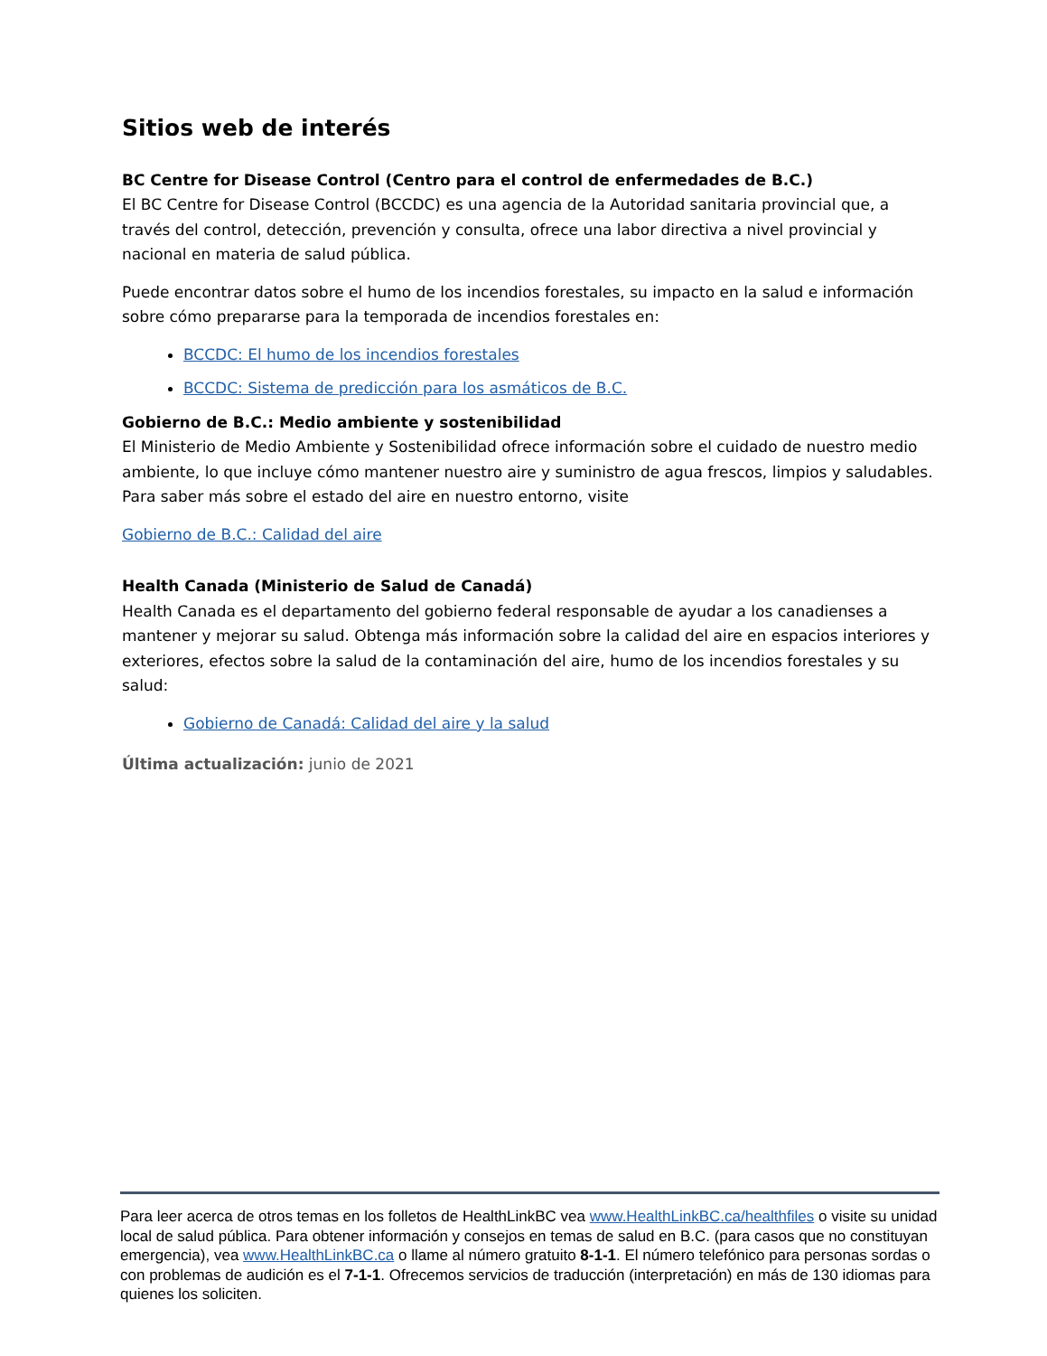Sitios web de interés
BC Centre for Disease Control (Centro para el control de enfermedades de B.C.)
El BC Centre for Disease Control (BCCDC) es una agencia de la Autoridad sanitaria provincial que, a través del control, detección, prevención y consulta, ofrece una labor directiva a nivel provincial y nacional en materia de salud pública.
Puede encontrar datos sobre el humo de los incendios forestales, su impacto en la salud e información sobre cómo prepararse para la temporada de incendios forestales en:
BCCDC: El humo de los incendios forestales
BCCDC: Sistema de predicción para los asmáticos de B.C.
Gobierno de B.C.: Medio ambiente y sostenibilidad
El Ministerio de Medio Ambiente y Sostenibilidad ofrece información sobre el cuidado de nuestro medio ambiente, lo que incluye cómo mantener nuestro aire y suministro de agua frescos, limpios y saludables. Para saber más sobre el estado del aire en nuestro entorno, visite
Gobierno de B.C.: Calidad del aire
Health Canada (Ministerio de Salud de Canadá)
Health Canada es el departamento del gobierno federal responsable de ayudar a los canadienses a mantener y mejorar su salud. Obtenga más información sobre la calidad del aire en espacios interiores y exteriores, efectos sobre la salud de la contaminación del aire, humo de los incendios forestales y su salud:
Gobierno de Canadá: Calidad del aire y la salud
Última actualización: junio de 2021
Para leer acerca de otros temas en los folletos de HealthLinkBC vea www.HealthLinkBC.ca/healthfiles o visite su unidad local de salud pública. Para obtener información y consejos en temas de salud en B.C. (para casos que no constituyan emergencia), vea www.HealthLinkBC.ca o llame al número gratuito 8-1-1. El número telefónico para personas sordas o con problemas de audición es el 7-1-1. Ofrecemos servicios de traducción (interpretación) en más de 130 idiomas para quienes los soliciten.